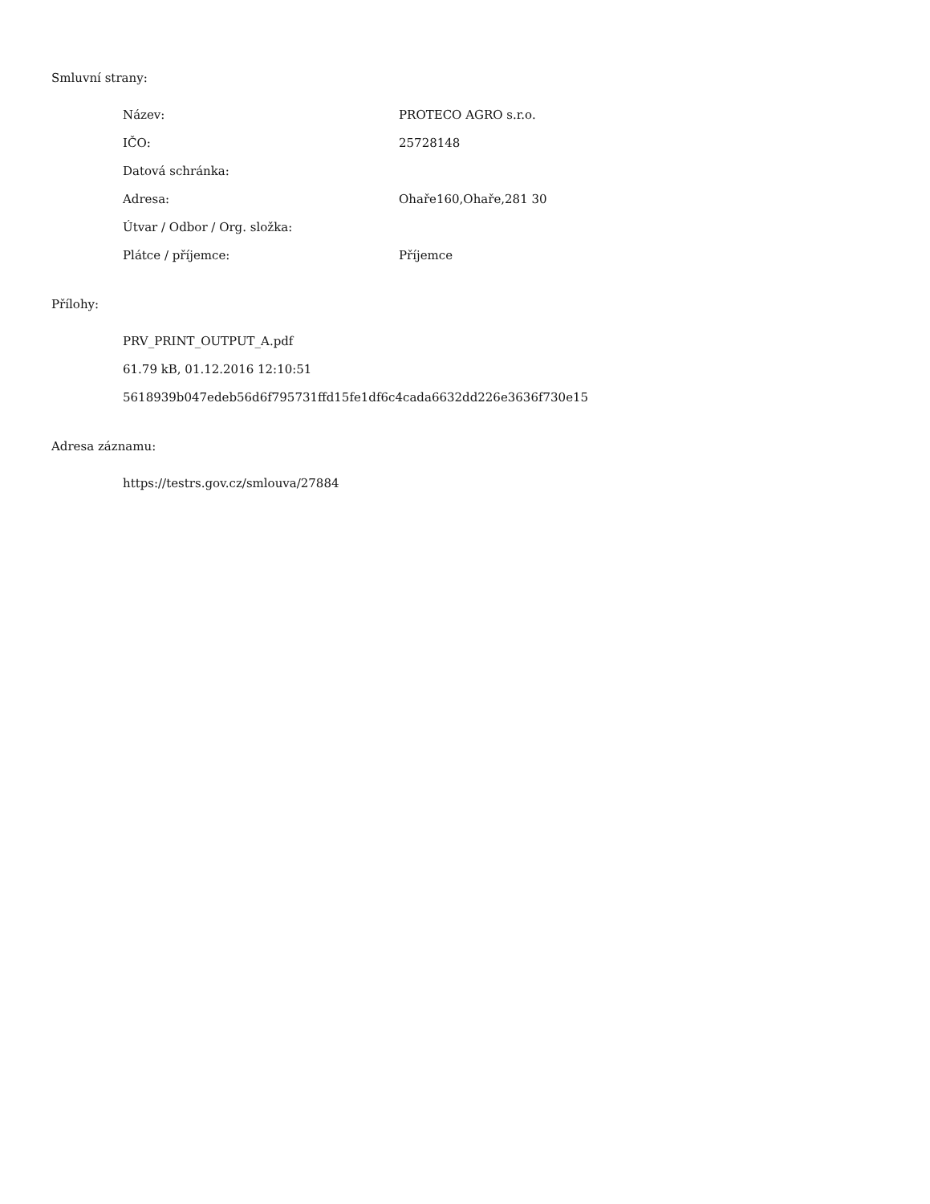Smluvní strany:
| Název: | PROTECO AGRO s.r.o. |
| IČO: | 25728148 |
| Datová schránka: | |
| Adresa: | Ohaře160,Ohaře,281 30 |
| Útvar / Odbor / Org. složka: | |
| Plátce / příjemce: | Příjemce |
Přílohy:
PRV_PRINT_OUTPUT_A.pdf
61.79 kB, 01.12.2016 12:10:51
5618939b047edeb56d6f795731ffd15fe1df6c4cada6632dd226e3636f730e15
Adresa záznamu:
https://testrs.gov.cz/smlouva/27884